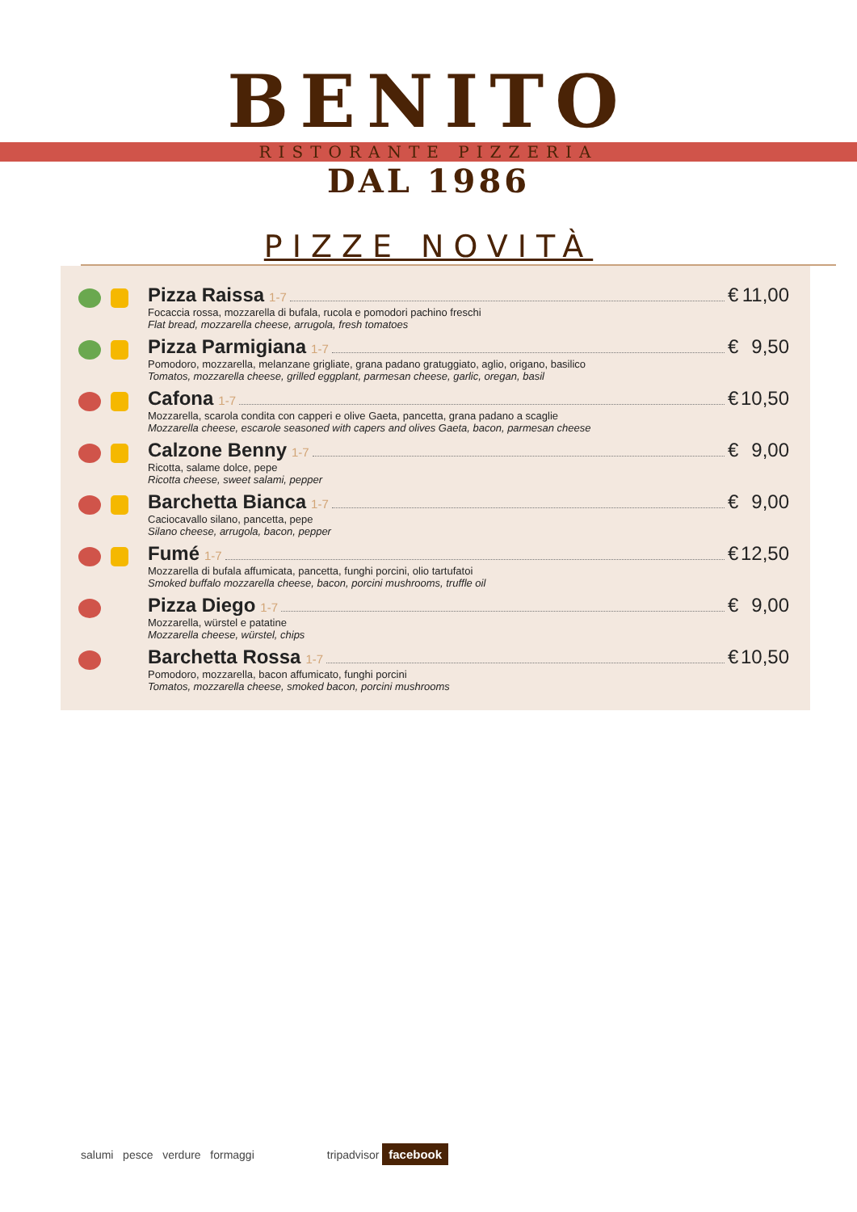BENITO
RISTORANTE PIZZERIA
DAL 1986
PIZZE NOVITÀ
Pizza Raissa 1-7 € 11,00
Focaccia rossa, mozzarella di bufala, rucola e pomodori pachino freschi
Flat bread, mozzarella cheese, arrugola, fresh tomatoes
Pizza Parmigiana 1-7 € 9,50
Pomodoro, mozzarella, melanzane grigliate, grana padano gratuggiato, aglio, origano, basilico
Tomatos, mozzarella cheese, grilled eggplant, parmesan cheese, garlic, oregan, basil
Cafona 1-7 € 10,50
Mozzarella, scarola condita con capperi e olive Gaeta, pancetta, grana padano a scaglie
Mozzarella cheese, escarole seasoned with capers and olives Gaeta, bacon, parmesan cheese
Calzone Benny 1-7 € 9,00
Ricotta, salame dolce, pepe
Ricotta cheese, sweet salami, pepper
Barchetta Bianca 1-7 € 9,00
Caciocavallo silano, pancetta, pepe
Silano cheese, arrugola, bacon, pepper
Fumé 1-7 € 12,50
Mozzarella di bufala affumicata, pancetta, funghi porcini, olio tartufatoi
Smoked buffalo mozzarella cheese, bacon, porcini mushrooms, truffle oil
Pizza Diego 1-7 € 9,00
Mozzarella, würstel e patatine
Mozzarella cheese, würstel, chips
Barchetta Rossa 1-7 € 10,50
Pomodoro, mozzarella, bacon affumicato, funghi porcini
Tomatos, mozzarella cheese, smoked bacon, porcini mushrooms
salumi pesce verdure formaggi
tripadvisor facebook